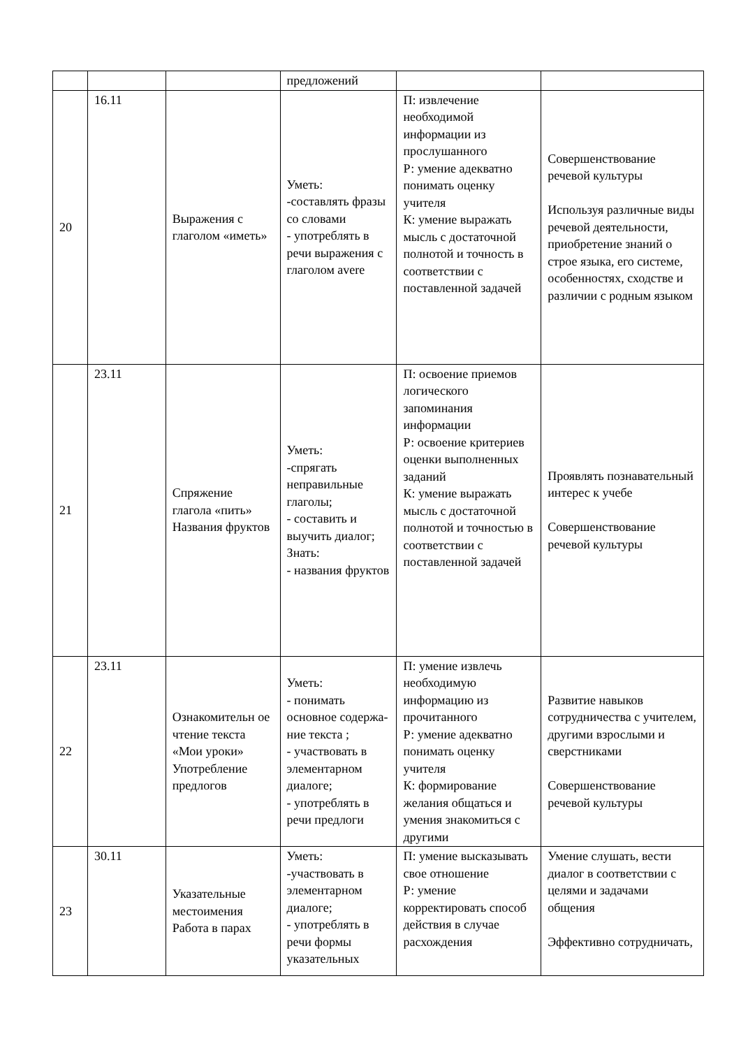| | | | предложений | | |
| 20 | 16.11 | Выражения с глаголом «иметь» | Уметь: -составлять фразы со словами - употреблять в речи выражения с глаголом avere | П: извлечение необходимой информации из прослушанного Р: умение адекватно понимать оценку учителя К: умение выражать мысль с достаточной полнотой и точность в соответствии с поставленной задачей | Совершенствование речевой культуры Используя различные виды речевой деятельности, приобретение знаний о строе языка, его системе, особенностях, сходстве и различии с родным языком |
| 21 | 23.11 | Спряжение глагола «пить» Названия фруктов | Уметь: -спрягать неправильные глаголы; - составить и выучить диалог; Знать: - названия фруктов | П: освоение приемов логического запоминания информации Р: освоение критериев оценки выполненных заданий К: умение выражать мысль с достаточной полнотой и точностью в соответствии с поставленной задачей | Проявлять познавательный интерес к учебе Совершенствование речевой культуры |
| 22 | 23.11 | Ознакомительн ое чтение текста «Мои уроки» Употребление предлогов | Уметь: - понимать основное содержа-ние текста ; - участвовать в элементарном диалоге; - употреблять в речи предлоги | П: умение извлечь необходимую информацию из прочитанного Р: умение адекватно понимать оценку учителя К: формирование желания общаться и умения знакомиться с другими | Развитие навыков сотрудничества с учителем, другими взрослыми и сверстниками Совершенствование речевой культуры |
| 23 | 30.11 | Указательные местоимения Работа в парах | Уметь: -участвовать в элементарном диалоге; - употреблять в речи формы указательных | П: умение высказывать свое отношение Р: умение корректировать способ действия в случае расхождения | Умение слушать, вести диалог в соответствии с целями и задачами общения Эффективно сотрудничать, |